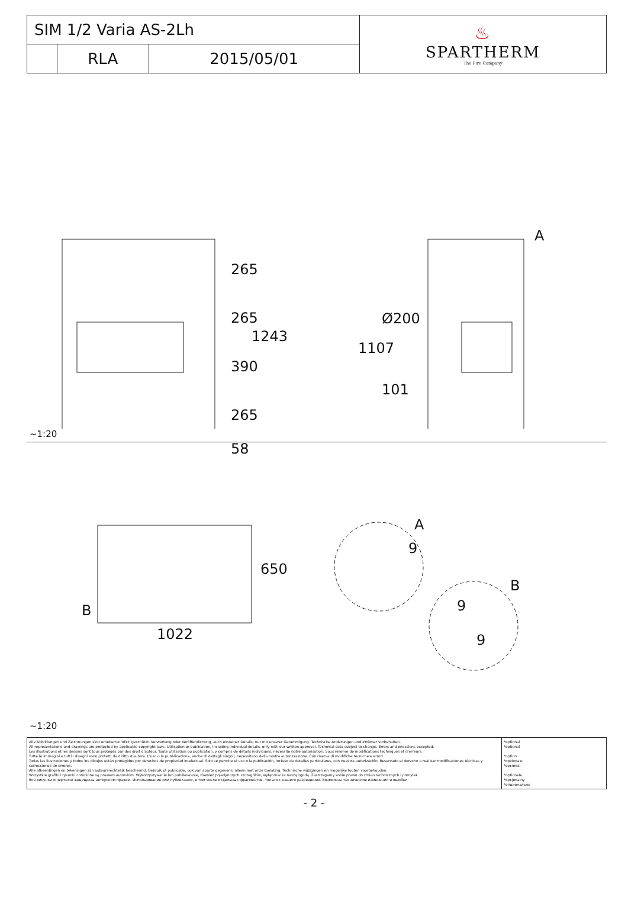| SIM 1/2 Varia AS-2Lh | | | ♨ SPARTHERM The Fire Company |
| | RLA | 2015/05/01 | |
265
265
390
265
1243
58
1107
Ø200
101
A
~1:20
650
1022
B
A
9
B
9
9
~1:20
| Alle Abbildungen und Zeichnungen sind urheberrechtlich geschützt. Verwertung oder Veröffentlichung, auch einzelner Details, nur mit unserer Genehmigung. Technische Änderungen und Irrtümer vorbehalten. All representations and drawings are protected by applicable copyright laws. Utilisation or publication, including individual details, only with our written approval. Technical data subject to change. Errors and omissions excepted. Les illustrations et les dessins sont tous protégés par des droit d'auteur. Toute utilisation ou publication, y compris de détails individuels, nécessite notre autorisation. Sous réserve de modifications techniques et d'erreurs. Tutte le immagini e tutti i disegni sono protetti da diritto d'autore. L'uso o la pubblicazione, anche di dettagli singoli, necessitano della nostra autorizzazione. Con riserva di modifiche tecniche e errori. Todas las ilustraciones y todos los dibujos están protegidos por derechos de propiedad intelectual. Solo se permite el uso o la publicación, incluso de detalles particulares, con nuestra autorización. Reservado el derecho a realizar modificaciones técnicas y correcciones de errores. Alle afbeeldingen en tekeningen zijn auteursrechtelijk beschermd. Gebruik of publicatie, ook van aparte gegevens, alleen met onze toelating. Technische wijzigingen en mogelijke fouten voorbehouden. Wszystkie grafiki i rysunki chronione są prawem autorskim. Wykorzystywanie lub publikowanie, również pojedynczych szczegółów, wyłącznie za naszą zgodą. Zastrzegamy sobie prawo do zmian technicznych i pomyłek. Все рисунки и чертежи защищены авторским правом. Использование или публикация, в том числе отдельных фрагментов, только с нашего разрешения. Возможны технические изменения и ошибки. | *optional *optional *option *opzionale *opcional *optionele *opcjonalny *опционально |
- 2 -